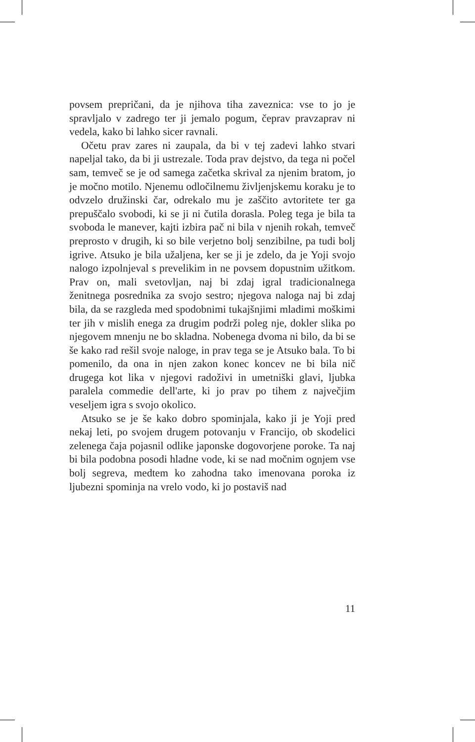povsem prepričani, da je njihova tiha zaveznica: vse to jo je spravljalo v zadrego ter ji jemalo pogum, čeprav pravzaprav ni vedela, kako bi lahko sicer ravnali.
Očetu prav zares ni zaupala, da bi v tej zadevi lahko stvari napeljal tako, da bi ji ustrezale. Toda prav dejstvo, da tega ni počel sam, temveč se je od samega začetka skrival za njenim bratom, jo je močno motilo. Njenemu odločilnemu življenjskemu koraku je to odvzelo družinski čar, odrekalo mu je zaščito avtoritete ter ga prepuščalo svobodi, ki se ji ni čutila dorasla. Poleg tega je bila ta svoboda le manever, kajti izbira pač ni bila v njenih rokah, temveč preprosto v drugih, ki so bile verjetno bolj senzibilne, pa tudi bolj igrive. Atsuko je bila užaljena, ker se ji je zdelo, da je Yoji svojo nalogo izpolnjeval s prevelikim in ne povsem dopustnim užitkom. Prav on, mali svetovljan, naj bi zdaj igral tradicionalnega ženitnega posrednika za svojo sestro; njegova naloga naj bi zdaj bila, da se razgleda med spodobnimi tukajšnjimi mladimi moškimi ter jih v mislih enega za drugim podrži poleg nje, dokler slika po njegovem mnenju ne bo skladna. Nobenega dvoma ni bilo, da bi se še kako rad rešil svoje naloge, in prav tega se je Atsuko bala. To bi pomenilo, da ona in njen zakon konec koncev ne bi bila nič drugega kot lika v njegovi radoživi in umetniški glavi, ljubka paralela commedie dell'arte, ki jo prav po tihem z največjim veseljem igra s svojo okolico.
Atsuko se je še kako dobro spominjala, kako ji je Yoji pred nekaj leti, po svojem drugem potovanju v Francijo, ob skodelici zelenega čaja pojasnil odlike japonske dogovorjene poroke. Ta naj bi bila podobna posodi hladne vode, ki se nad močnim ognjem vse bolj segreva, medtem ko zahodna tako imenovana poroka iz ljubezni spominja na vrelo vodo, ki jo postaviš nad
11